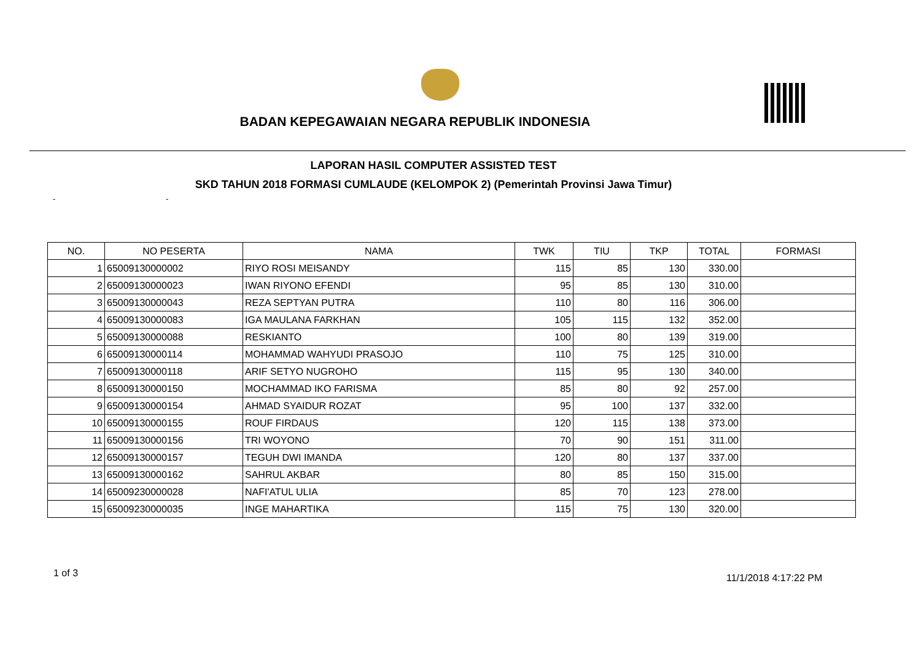BADAN KEPEGAWAIAN NEGARA REPUBLIK INDONESIA
LAPORAN HASIL COMPUTER ASSISTED TEST
SKD TAHUN 2018 FORMASI CUMLAUDE (KELOMPOK 2) (Pemerintah Provinsi Jawa Timur)
- -
| NO. | NO PESERTA | NAMA | TWK | TIU | TKP | TOTAL | FORMASI |
| --- | --- | --- | --- | --- | --- | --- | --- |
| 1 | 65009130000002 | RIYO ROSI MEISANDY | 115 | 85 | 130 | 330.00 | |
| 2 | 65009130000023 | IWAN RIYONO EFENDI | 95 | 85 | 130 | 310.00 | |
| 3 | 65009130000043 | REZA SEPTYAN PUTRA | 110 | 80 | 116 | 306.00 | |
| 4 | 65009130000083 | IGA MAULANA FARKHAN | 105 | 115 | 132 | 352.00 | |
| 5 | 65009130000088 | RESKIANTO | 100 | 80 | 139 | 319.00 | |
| 6 | 65009130000114 | MOHAMMAD WAHYUDI PRASOJO | 110 | 75 | 125 | 310.00 | |
| 7 | 65009130000118 | ARIF SETYO NUGROHO | 115 | 95 | 130 | 340.00 | |
| 8 | 65009130000150 | MOCHAMMAD IKO FARISMA | 85 | 80 | 92 | 257.00 | |
| 9 | 65009130000154 | AHMAD SYAIDUR ROZAT | 95 | 100 | 137 | 332.00 | |
| 10 | 65009130000155 | ROUF FIRDAUS | 120 | 115 | 138 | 373.00 | |
| 11 | 65009130000156 | TRI WOYONO | 70 | 90 | 151 | 311.00 | |
| 12 | 65009130000157 | TEGUH DWI IMANDA | 120 | 80 | 137 | 337.00 | |
| 13 | 65009130000162 | SAHRUL AKBAR | 80 | 85 | 150 | 315.00 | |
| 14 | 65009230000028 | NAFI'ATUL ULIA | 85 | 70 | 123 | 278.00 | |
| 15 | 65009230000035 | INGE MAHARTIKA | 115 | 75 | 130 | 320.00 | |
1 of 3 11/1/2018 4:17:22 PM